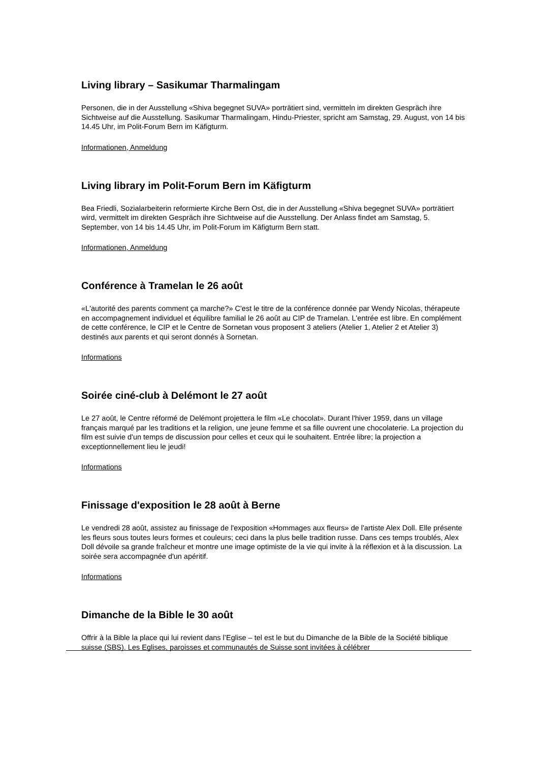Living library – Sasikumar Tharmalingam
Personen, die in der Ausstellung «Shiva begegnet SUVA» porträtiert sind, vermitteln im direkten Gespräch ihre Sichtweise auf die Ausstellung. Sasikumar Tharmalingam, Hindu-Priester, spricht am Samstag, 29. August, von 14 bis 14.45 Uhr, im Polit-Forum Bern im Käfigturm.
Informationen, Anmeldung
Living library im Polit-Forum Bern im Käfigturm
Bea Friedli, Sozialarbeiterin reformierte Kirche Bern Ost, die in der Ausstellung «Shiva begegnet SUVA» porträtiert wird, vermittelt im direkten Gespräch ihre Sichtweise auf die Ausstellung. Der Anlass findet am Samstag, 5. September, von 14 bis 14.45 Uhr, im Polit-Forum im Käfigturm Bern statt.
Informationen, Anmeldung
Conférence à Tramelan le 26 août
«L'autorité des parents comment ça marche?» C'est le titre de la conférence donnée par Wendy Nicolas, thérapeute en accompagnement individuel et équilibre familial le 26 août au CIP de Tramelan. L'entrée est libre. En complément de cette conférence, le CIP et le Centre de Sornetan vous proposent 3 ateliers (Atelier 1, Atelier 2 et Atelier 3) destinés aux parents et qui seront donnés à Sornetan.
Informations
Soirée ciné-club à Delémont le 27 août
Le 27 août, le Centre réformé de Delémont projettera le film «Le chocolat». Durant l'hiver 1959, dans un village français marqué par les traditions et la religion, une jeune femme et sa fille ouvrent une chocolaterie. La projection du film est suivie d'un temps de discussion pour celles et ceux qui le souhaitent. Entrée libre; la projection a exceptionnellement lieu le jeudi!
Informations
Finissage d'exposition le 28 août à Berne
Le vendredi 28 août, assistez au finissage de l'exposition «Hommages aux fleurs» de l'artiste Alex Doll. Elle présente les fleurs sous toutes leurs formes et couleurs; ceci dans la plus belle tradition russe. Dans ces temps troublés, Alex Doll dévoile sa grande fraîcheur et montre une image optimiste de la vie qui invite à la réflexion et à la discussion. La soirée sera accompagnée d'un apéritif.
Informations
Dimanche de la Bible le 30 août
Offrir à la Bible la place qui lui revient dans l’Eglise – tel est le but du Dimanche de la Bible de la Société biblique suisse (SBS). Les Eglises, paroisses et communautés de Suisse sont invitées à célébrer